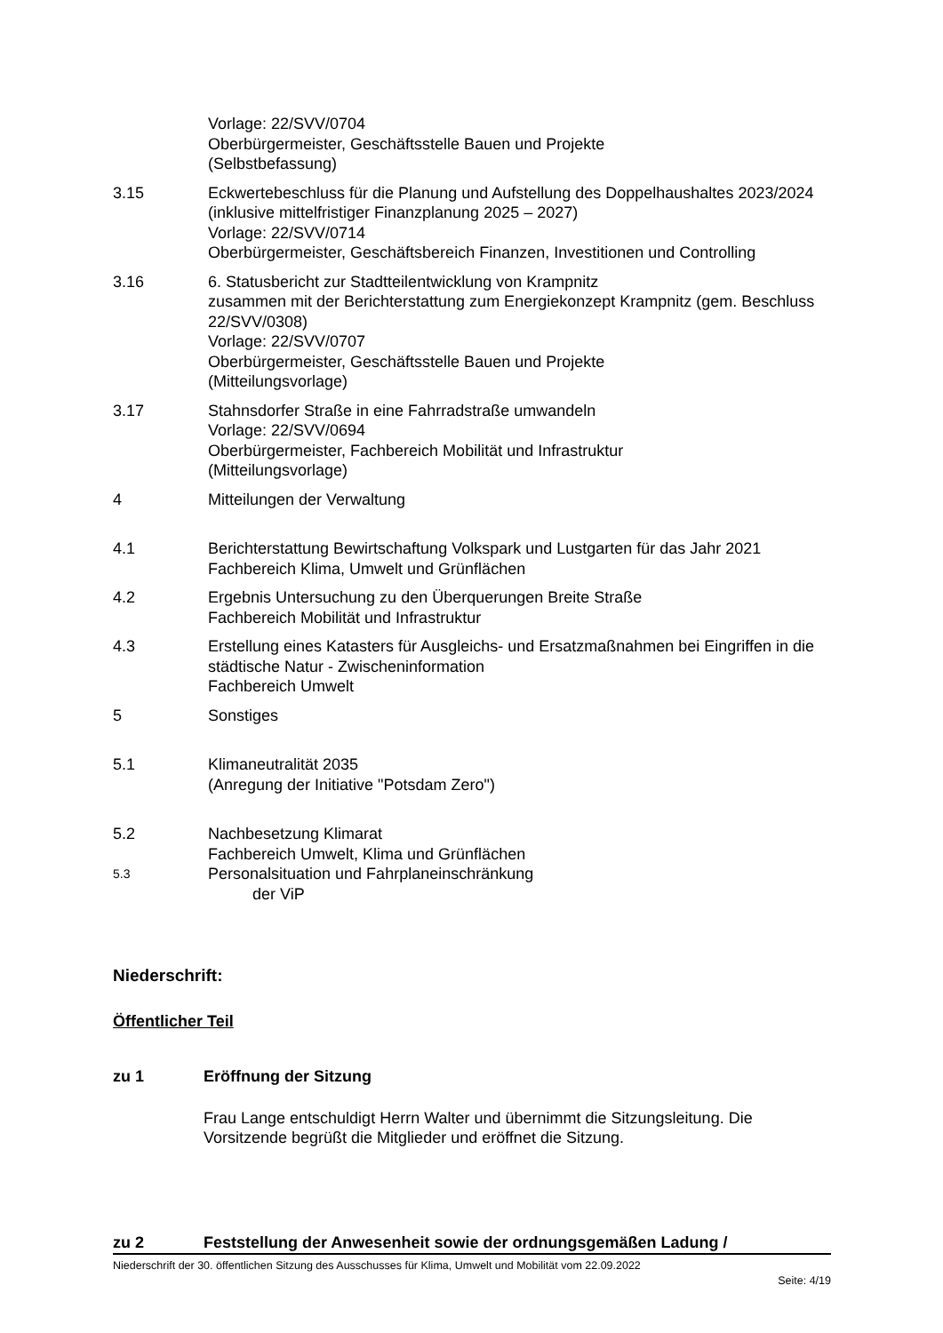Vorlage: 22/SVV/0704
Oberbürgermeister, Geschäftsstelle Bauen und Projekte
(Selbstbefassung)
3.15 Eckwertebeschluss für die Planung und Aufstellung des Doppelhaushaltes 2023/2024 (inklusive mittelfristiger Finanzplanung 2025 – 2027)
Vorlage: 22/SVV/0714
Oberbürgermeister, Geschäftsbereich Finanzen, Investitionen und Controlling
3.16 6. Statusbericht zur Stadtteilentwicklung von Krampnitz
zusammen mit der Berichterstattung zum Energiekonzept Krampnitz (gem. Beschluss 22/SVV/0308)
Vorlage: 22/SVV/0707
Oberbürgermeister, Geschäftsstelle Bauen und Projekte
(Mitteilungsvorlage)
3.17 Stahnsdorfer Straße in eine Fahrradstraße umwandeln
Vorlage: 22/SVV/0694
Oberbürgermeister, Fachbereich Mobilität und Infrastruktur
(Mitteilungsvorlage)
4 Mitteilungen der Verwaltung
4.1 Berichterstattung Bewirtschaftung Volkspark und Lustgarten für das Jahr 2021
Fachbereich Klima, Umwelt und Grünflächen
4.2 Ergebnis Untersuchung zu den Überquerungen Breite Straße
Fachbereich Mobilität und Infrastruktur
4.3 Erstellung eines Katasters für Ausgleichs- und Ersatzmaßnahmen bei Eingriffen in die städtische Natur - Zwischeninformation
Fachbereich Umwelt
5 Sonstiges
5.1 Klimaneutralität 2035
(Anregung der Initiative "Potsdam Zero")
5.2 Nachbesetzung Klimarat
Fachbereich Umwelt, Klima und Grünflächen
5.3
Personalsituation und Fahrplaneinschränkung
der ViP
Niederschrift:
Öffentlicher Teil
zu 1 Eröffnung der Sitzung
Frau Lange entschuldigt Herrn Walter und übernimmt die Sitzungsleitung. Die Vorsitzende begrüßt die Mitglieder und eröffnet die Sitzung.
zu 2 Feststellung der Anwesenheit sowie der ordnungsgemäßen Ladung /
Niederschrift der 30. öffentlichen Sitzung des Ausschusses für Klima, Umwelt und Mobilität vom 22.09.2022
Seite: 4/19